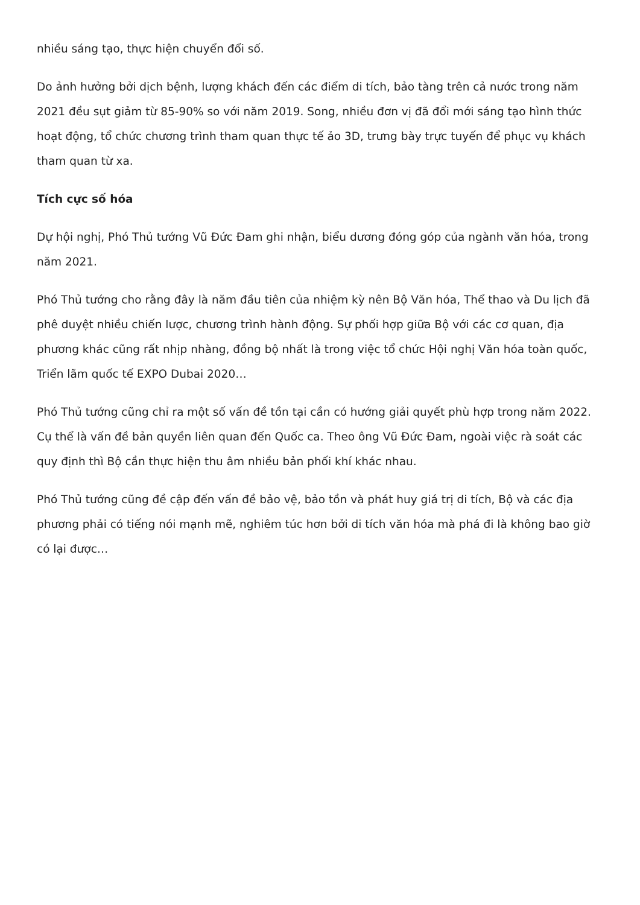nhiều sáng tạo, thực hiện chuyển đổi số.
Do ảnh hưởng bởi dịch bệnh, lượng khách đến các điểm di tích, bảo tàng trên cả nước trong năm 2021 đều sụt giảm từ 85-90% so với năm 2019. Song, nhiều đơn vị đã đổi mới sáng tạo hình thức hoạt động, tổ chức chương trình tham quan thực tế ảo 3D, trưng bày trực tuyến để phục vụ khách tham quan từ xa.
Tích cực số hóa
Dự hội nghị, Phó Thủ tướng Vũ Đức Đam ghi nhận, biểu dương đóng góp của ngành văn hóa, trong năm 2021.
Phó Thủ tướng cho rằng đây là năm đầu tiên của nhiệm kỳ nên Bộ Văn hóa, Thể thao và Du lịch đã phê duyệt nhiều chiến lược, chương trình hành động. Sự phối hợp giữa Bộ với các cơ quan, địa phương khác cũng rất nhịp nhàng, đồng bộ nhất là trong việc tổ chức Hội nghị Văn hóa toàn quốc, Triển lãm quốc tế EXPO Dubai 2020…
Phó Thủ tướng cũng chỉ ra một số vấn đề tồn tại cần có hướng giải quyết phù hợp trong năm 2022. Cụ thể là vấn đề bản quyền liên quan đến Quốc ca. Theo ông Vũ Đức Đam, ngoài việc rà soát các quy định thì Bộ cần thực hiện thu âm nhiều bản phối khí khác nhau.
Phó Thủ tướng cũng đề cập đến vấn đề bảo vệ, bảo tồn và phát huy giá trị di tích, Bộ và các địa phương phải có tiếng nói mạnh mẽ, nghiêm túc hơn bởi di tích văn hóa mà phá đi là không bao giờ có lại được…